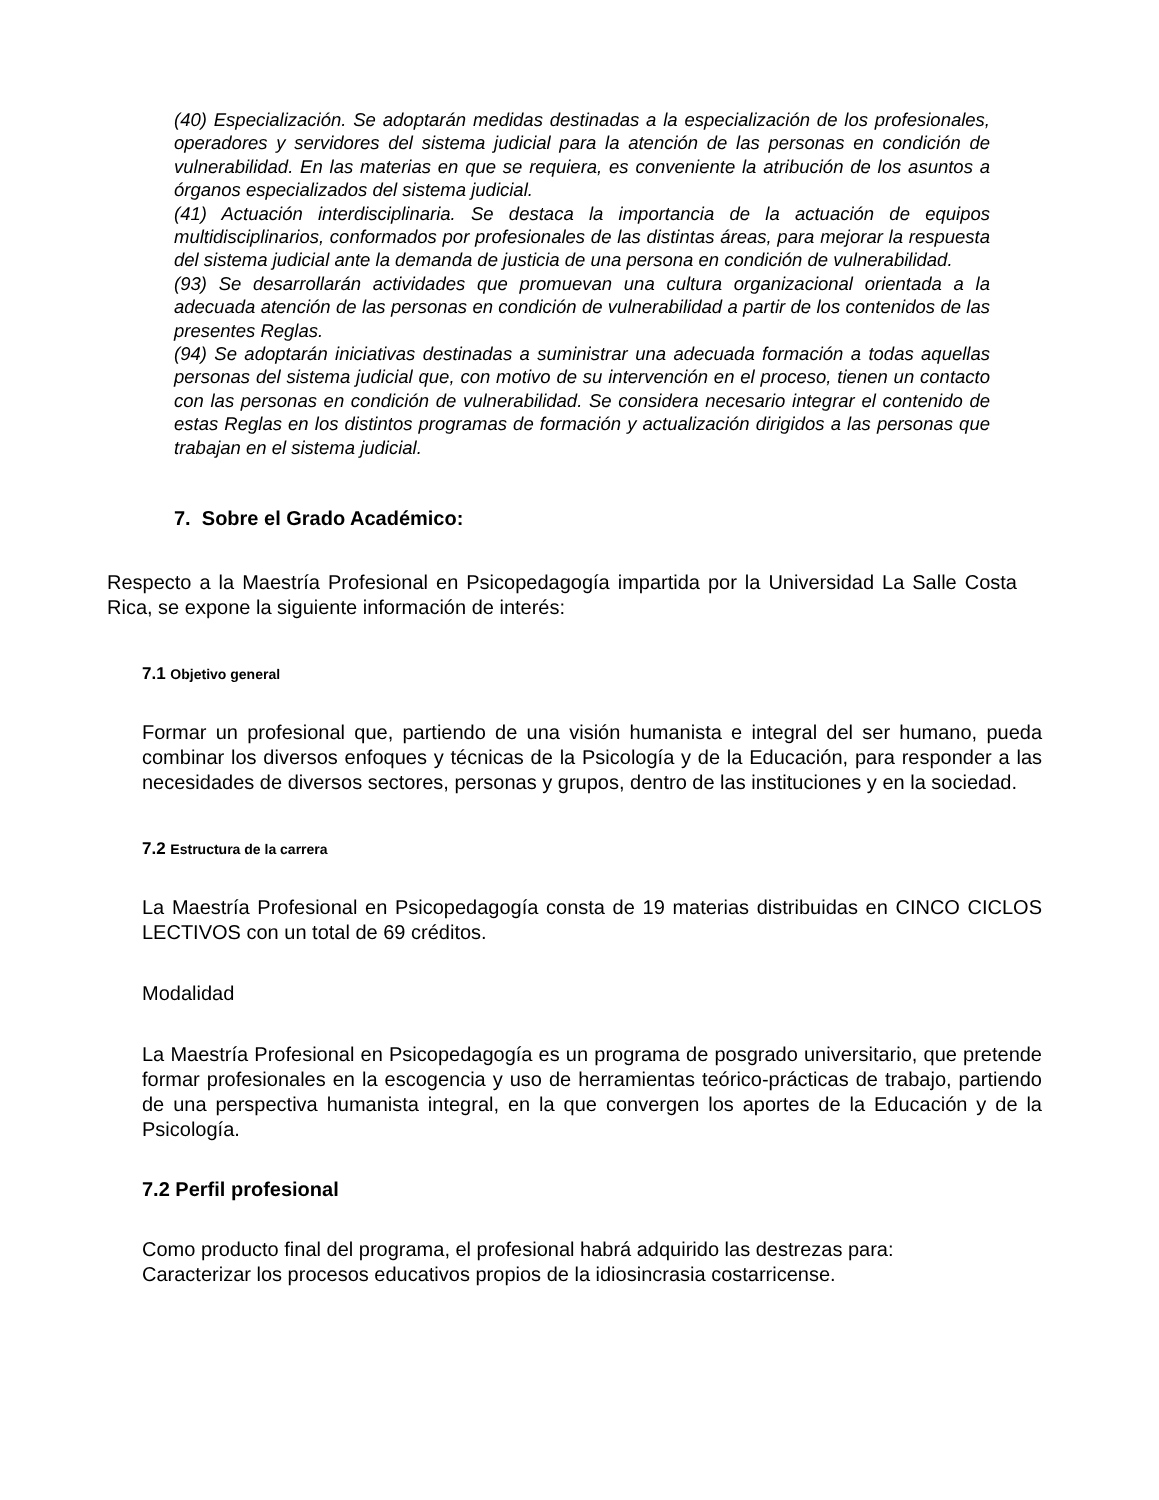(40) Especialización. Se adoptarán medidas destinadas a la especialización de los profesionales, operadores y servidores del sistema judicial para la atención de las personas en condición de vulnerabilidad. En las materias en que se requiera, es conveniente la atribución de los asuntos a órganos especializados del sistema judicial.
(41) Actuación interdisciplinaria. Se destaca la importancia de la actuación de equipos multidisciplinarios, conformados por profesionales de las distintas áreas, para mejorar la respuesta del sistema judicial ante la demanda de justicia de una persona en condición de vulnerabilidad.
(93) Se desarrollarán actividades que promuevan una cultura organizacional orientada a la adecuada atención de las personas en condición de vulnerabilidad a partir de los contenidos de las presentes Reglas.
(94) Se adoptarán iniciativas destinadas a suministrar una adecuada formación a todas aquellas personas del sistema judicial que, con motivo de su intervención en el proceso, tienen un contacto con las personas en condición de vulnerabilidad. Se considera necesario integrar el contenido de estas Reglas en los distintos programas de formación y actualización dirigidos a las personas que trabajan en el sistema judicial.
7. Sobre el Grado Académico:
Respecto a la Maestría Profesional en Psicopedagogía impartida por la Universidad La Salle Costa Rica, se expone la siguiente información de interés:
7.1 Objetivo general
Formar un profesional que, partiendo de una visión humanista e integral del ser humano, pueda combinar los diversos enfoques y técnicas de la Psicología y de la Educación, para responder a las necesidades de diversos sectores, personas y grupos, dentro de las instituciones y en la sociedad.
7.2 Estructura de la carrera
La Maestría Profesional en Psicopedagogía consta de 19 materias distribuidas en CINCO CICLOS LECTIVOS con un total de 69 créditos.
Modalidad
La Maestría Profesional en Psicopedagogía es un programa de posgrado universitario, que pretende formar profesionales en la escogencia y uso de herramientas teórico-prácticas de trabajo, partiendo de una perspectiva humanista integral, en la que convergen los aportes de la Educación y de la Psicología.
7.2 Perfil profesional
Como producto final del programa, el profesional habrá adquirido las destrezas para:
Caracterizar los procesos educativos propios de la idiosincrasia costarricense.